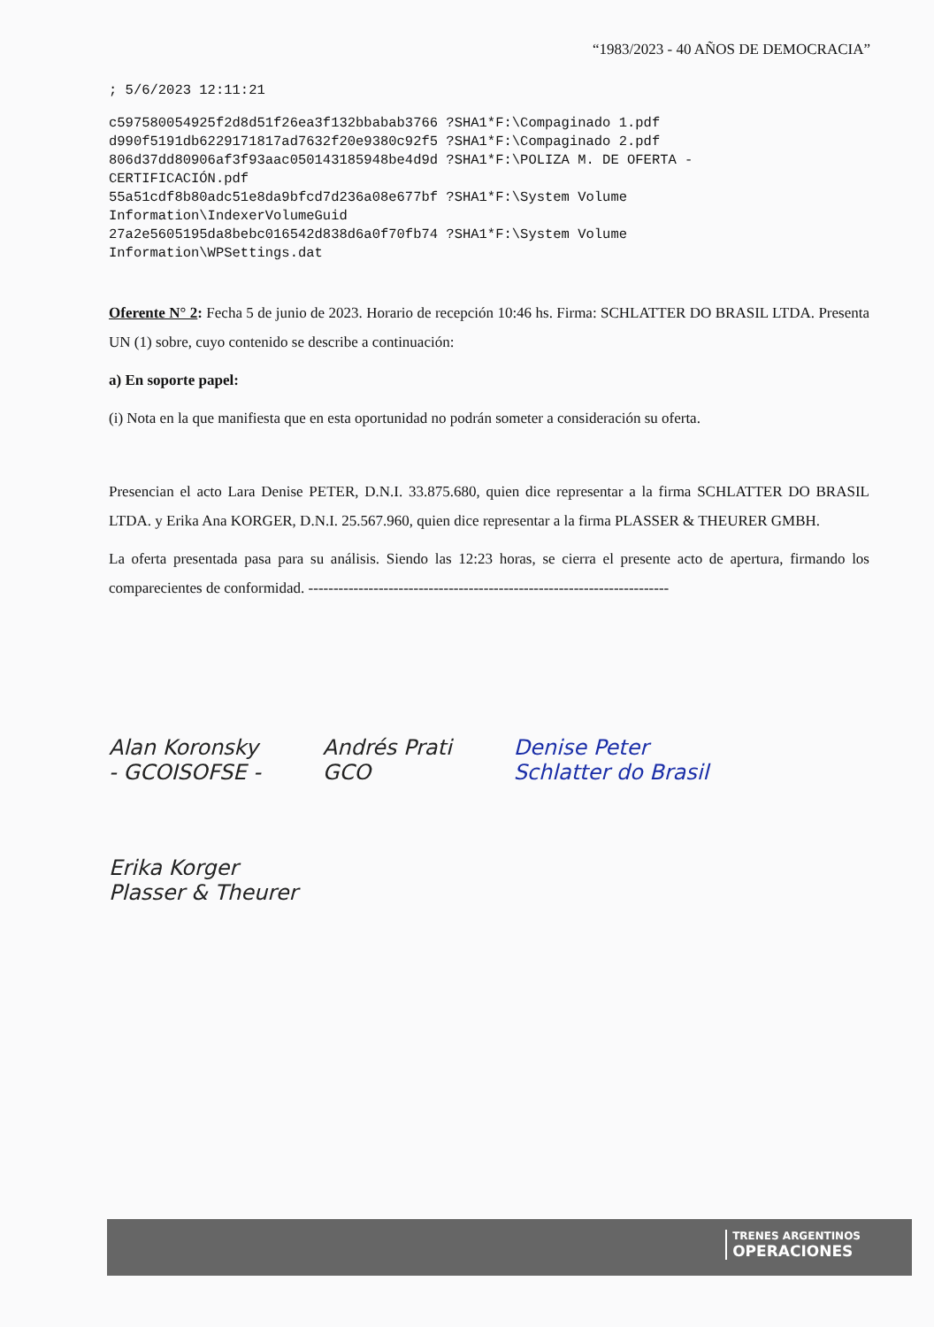“1983/2023 - 40 AÑOS DE DEMOCRACIA”
; 5/6/2023 12:11:21
c597580054925f2d8d51f26ea3f132bbabab3766 ?SHA1*F:\Compaginado 1.pdf
d990f5191db6229171817ad7632f20e9380c92f5 ?SHA1*F:\Compaginado 2.pdf
806d37dd80906af3f93aac050143185948be4d9d ?SHA1*F:\POLIZA M. DE OFERTA -
CERTIFICACIÓN.pdf
55a51cdf8b80adc51e8da9bfcd7d236a08e677bf ?SHA1*F:\System Volume
Information\IndexerVolumeGuid
27a2e5605195da8bebc016542d838d6a0f70fb74 ?SHA1*F:\System Volume
Information\WPSettings.dat
Oferente N° 2: Fecha 5 de junio de 2023. Horario de recepción 10:46 hs. Firma: SCHLATTER DO BRASIL LTDA. Presenta UN (1) sobre, cuyo contenido se describe a continuación:
a) En soporte papel:
(i) Nota en la que manifiesta que en esta oportunidad no podrán someter a consideración su oferta.
Presencian el acto Lara Denise PETER, D.N.I. 33.875.680, quien dice representar a la firma SCHLATTER DO BRASIL LTDA. y Erika Ana KORGER, D.N.I. 25.567.960, quien dice representar a la firma PLASSER & THEURER GMBH.
La oferta presentada pasa para su análisis. Siendo las 12:23 horas, se cierra el presente acto de apertura, firmando los comparecientes de conformidad. ------------------------------------------------------------------------
Alan Koronsky
- GCOISOFSE -
Andrés Prati
GCO
Denise Peter
Schlatter do Brasil
Erika Korger
Plasser & Theurer
TRENES ARGENTINOS
OPERACIONES